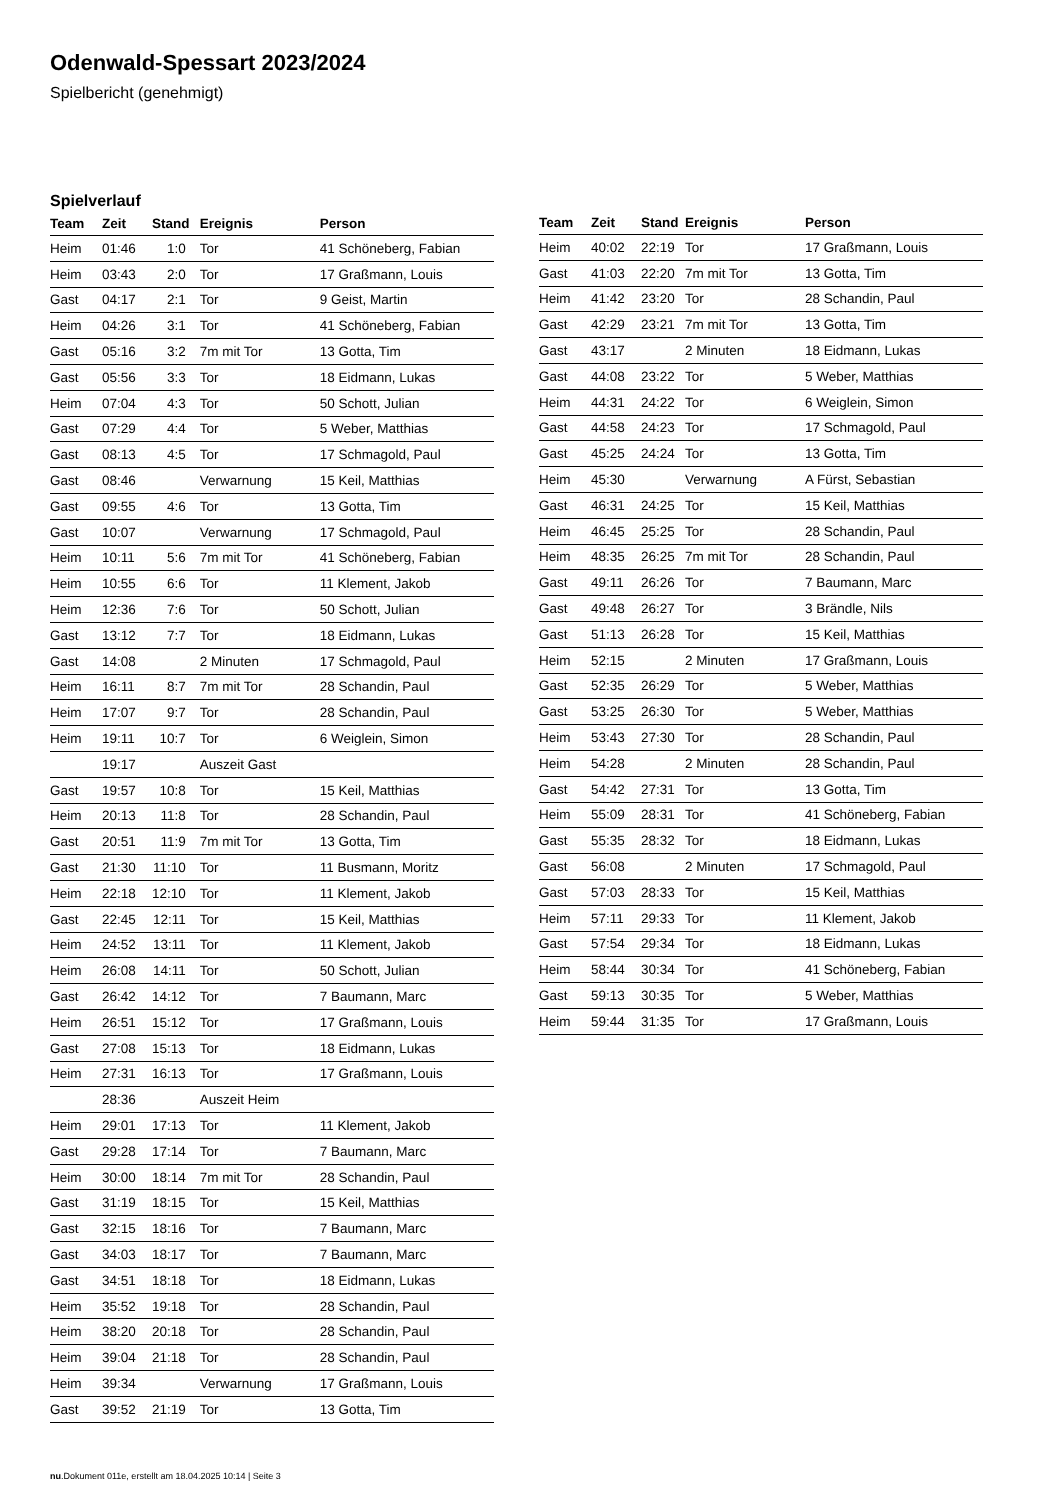Odenwald-Spessart 2023/2024
Spielbericht (genehmigt)
Spielverlauf
| Team | Zeit | Stand | Ereignis | Person |
| --- | --- | --- | --- | --- |
| Heim | 01:46 | 1:0 | Tor | 41 Schöneberg, Fabian |
| Heim | 03:43 | 2:0 | Tor | 17 Graßmann, Louis |
| Gast | 04:17 | 2:1 | Tor | 9 Geist, Martin |
| Heim | 04:26 | 3:1 | Tor | 41 Schöneberg, Fabian |
| Gast | 05:16 | 3:2 | 7m mit Tor | 13 Gotta, Tim |
| Gast | 05:56 | 3:3 | Tor | 18 Eidmann, Lukas |
| Heim | 07:04 | 4:3 | Tor | 50 Schott, Julian |
| Gast | 07:29 | 4:4 | Tor | 5 Weber, Matthias |
| Gast | 08:13 | 4:5 | Tor | 17 Schmagold, Paul |
| Gast | 08:46 | | Verwarnung | 15 Keil, Matthias |
| Gast | 09:55 | 4:6 | Tor | 13 Gotta, Tim |
| Gast | 10:07 | | Verwarnung | 17 Schmagold, Paul |
| Heim | 10:11 | 5:6 | 7m mit Tor | 41 Schöneberg, Fabian |
| Heim | 10:55 | 6:6 | Tor | 11 Klement, Jakob |
| Heim | 12:36 | 7:6 | Tor | 50 Schott, Julian |
| Gast | 13:12 | 7:7 | Tor | 18 Eidmann, Lukas |
| Gast | 14:08 | | 2 Minuten | 17 Schmagold, Paul |
| Heim | 16:11 | 8:7 | 7m mit Tor | 28 Schandin, Paul |
| Heim | 17:07 | 9:7 | Tor | 28 Schandin, Paul |
| Heim | 19:11 | 10:7 | Tor | 6 Weiglein, Simon |
| | 19:17 | | Auszeit Gast | |
| Gast | 19:57 | 10:8 | Tor | 15 Keil, Matthias |
| Heim | 20:13 | 11:8 | Tor | 28 Schandin, Paul |
| Gast | 20:51 | 11:9 | 7m mit Tor | 13 Gotta, Tim |
| Gast | 21:30 | 11:10 | Tor | 11 Busmann, Moritz |
| Heim | 22:18 | 12:10 | Tor | 11 Klement, Jakob |
| Gast | 22:45 | 12:11 | Tor | 15 Keil, Matthias |
| Heim | 24:52 | 13:11 | Tor | 11 Klement, Jakob |
| Heim | 26:08 | 14:11 | Tor | 50 Schott, Julian |
| Gast | 26:42 | 14:12 | Tor | 7 Baumann, Marc |
| Heim | 26:51 | 15:12 | Tor | 17 Graßmann, Louis |
| Gast | 27:08 | 15:13 | Tor | 18 Eidmann, Lukas |
| Heim | 27:31 | 16:13 | Tor | 17 Graßmann, Louis |
| | 28:36 | | Auszeit Heim | |
| Heim | 29:01 | 17:13 | Tor | 11 Klement, Jakob |
| Gast | 29:28 | 17:14 | Tor | 7 Baumann, Marc |
| Heim | 30:00 | 18:14 | 7m mit Tor | 28 Schandin, Paul |
| Gast | 31:19 | 18:15 | Tor | 15 Keil, Matthias |
| Gast | 32:15 | 18:16 | Tor | 7 Baumann, Marc |
| Gast | 34:03 | 18:17 | Tor | 7 Baumann, Marc |
| Gast | 34:51 | 18:18 | Tor | 18 Eidmann, Lukas |
| Heim | 35:52 | 19:18 | Tor | 28 Schandin, Paul |
| Heim | 38:20 | 20:18 | Tor | 28 Schandin, Paul |
| Heim | 39:04 | 21:18 | Tor | 28 Schandin, Paul |
| Heim | 39:34 | | Verwarnung | 17 Graßmann, Louis |
| Gast | 39:52 | 21:19 | Tor | 13 Gotta, Tim |
| Team | Zeit | Stand | Ereignis | Person |
| --- | --- | --- | --- | --- |
| Heim | 40:02 | 22:19 | Tor | 17 Graßmann, Louis |
| Gast | 41:03 | 22:20 | 7m mit Tor | 13 Gotta, Tim |
| Heim | 41:42 | 23:20 | Tor | 28 Schandin, Paul |
| Gast | 42:29 | 23:21 | 7m mit Tor | 13 Gotta, Tim |
| Gast | 43:17 | | 2 Minuten | 18 Eidmann, Lukas |
| Gast | 44:08 | 23:22 | Tor | 5 Weber, Matthias |
| Heim | 44:31 | 24:22 | Tor | 6 Weiglein, Simon |
| Gast | 44:58 | 24:23 | Tor | 17 Schmagold, Paul |
| Gast | 45:25 | 24:24 | Tor | 13 Gotta, Tim |
| Heim | 45:30 | | Verwarnung | A Fürst, Sebastian |
| Gast | 46:31 | 24:25 | Tor | 15 Keil, Matthias |
| Heim | 46:45 | 25:25 | Tor | 28 Schandin, Paul |
| Heim | 48:35 | 26:25 | 7m mit Tor | 28 Schandin, Paul |
| Gast | 49:11 | 26:26 | Tor | 7 Baumann, Marc |
| Gast | 49:48 | 26:27 | Tor | 3 Brändle, Nils |
| Gast | 51:13 | 26:28 | Tor | 15 Keil, Matthias |
| Heim | 52:15 | | 2 Minuten | 17 Graßmann, Louis |
| Gast | 52:35 | 26:29 | Tor | 5 Weber, Matthias |
| Gast | 53:25 | 26:30 | Tor | 5 Weber, Matthias |
| Heim | 53:43 | 27:30 | Tor | 28 Schandin, Paul |
| Heim | 54:28 | | 2 Minuten | 28 Schandin, Paul |
| Gast | 54:42 | 27:31 | Tor | 13 Gotta, Tim |
| Heim | 55:09 | 28:31 | Tor | 41 Schöneberg, Fabian |
| Gast | 55:35 | 28:32 | Tor | 18 Eidmann, Lukas |
| Gast | 56:08 | | 2 Minuten | 17 Schmagold, Paul |
| Gast | 57:03 | 28:33 | Tor | 15 Keil, Matthias |
| Heim | 57:11 | 29:33 | Tor | 11 Klement, Jakob |
| Gast | 57:54 | 29:34 | Tor | 18 Eidmann, Lukas |
| Heim | 58:44 | 30:34 | Tor | 41 Schöneberg, Fabian |
| Gast | 59:13 | 30:35 | Tor | 5 Weber, Matthias |
| Heim | 59:44 | 31:35 | Tor | 17 Graßmann, Louis |
nu.Dokument 011e, erstellt am 18.04.2025 10:14 | Seite 3